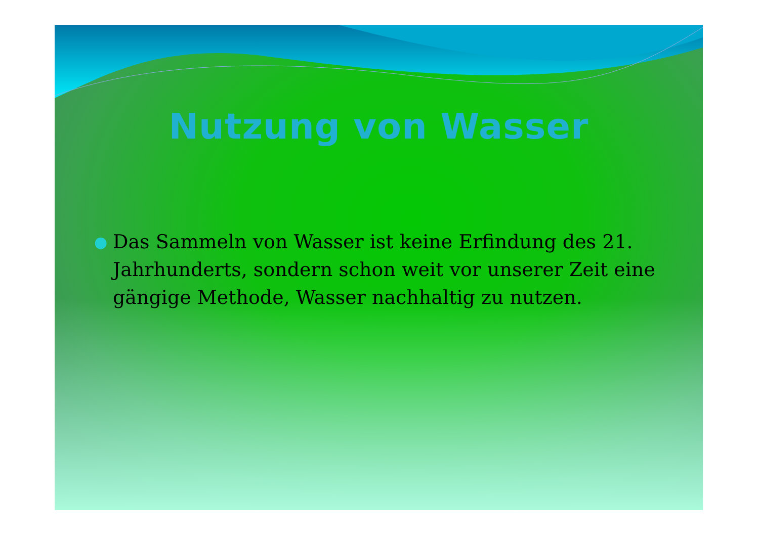Nutzung von Wasser
● Das Sammeln von Wasser ist keine Erfindung des 21. Jahrhunderts, sondern schon weit vor unserer Zeit eine gängige Methode, Wasser nachhaltig zu nutzen.